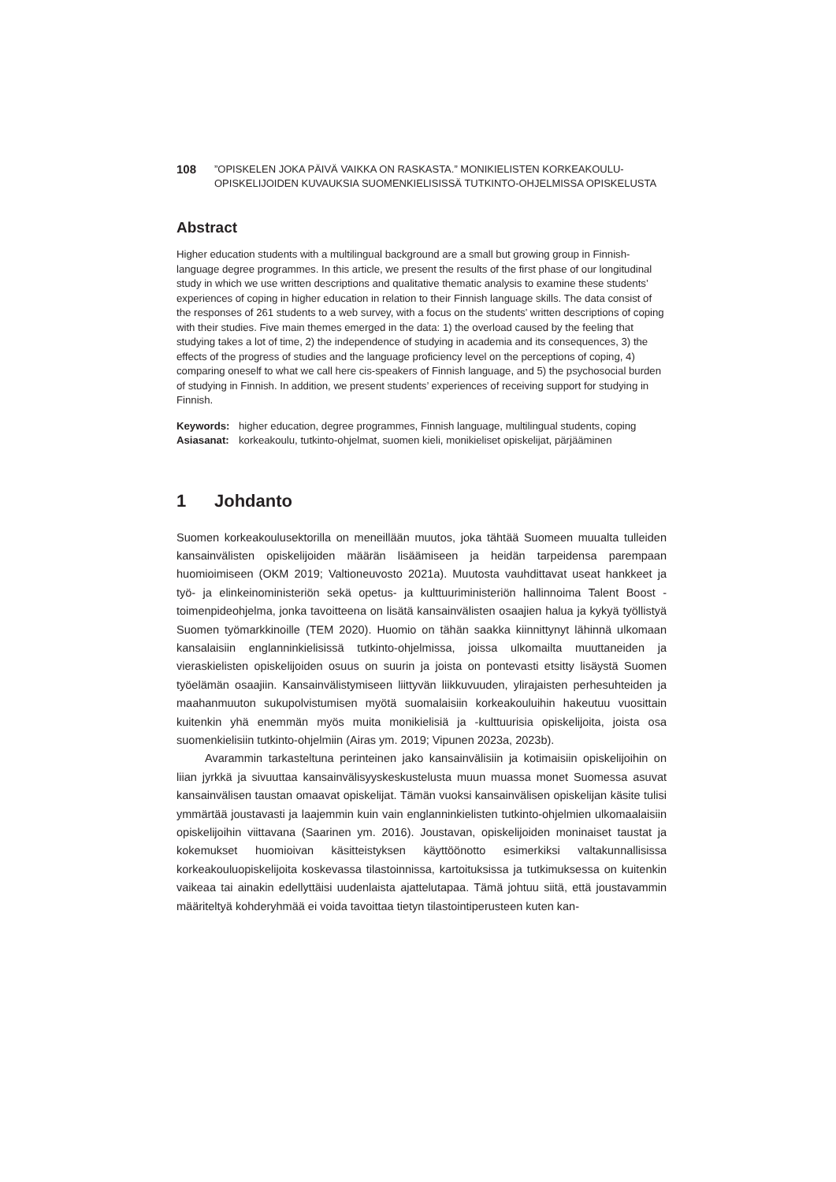108
”OPISKELEN JOKA PÄIVÄ VAIKKA ON RASKASTA.” MONIKIELISTEN KORKEAKOULU-
OPISKELIJOIDEN KUVAUKSIA SUOMENKIELISISSÄ TUTKINTO-OHJELMISSA OPISKELUSTA
Abstract
Higher education students with a multilingual background are a small but growing group in Finnish-language degree programmes. In this article, we present the results of the first phase of our longitudinal study in which we use written descriptions and qualitative thematic analysis to examine these students’ experiences of coping in higher education in relation to their Finnish language skills. The data consist of the responses of 261 students to a web survey, with a focus on the students’ written descriptions of coping with their studies. Five main themes emerged in the data: 1) the overload caused by the feeling that studying takes a lot of time, 2) the independence of studying in academia and its consequences, 3) the effects of the progress of studies and the language proficiency level on the perceptions of coping, 4) comparing oneself to what we call here cis-speakers of Finnish language, and 5) the psychosocial burden of studying in Finnish. In addition, we present students’ experiences of receiving support for studying in Finnish.
Keywords:
higher education, degree programmes, Finnish language, multilingual students, coping
Asiasanat:
korkeakoulu, tutkinto-ohjelmat, suomen kieli, monikieliset opiskelijat, pärjääminen
1 Johdanto
Suomen korkeakoulusektorilla on meneillään muutos, joka tähtää Suomeen muualta tulleiden kansainvälisten opiskelijoiden määrän lisäämiseen ja heidän tarpeidensa parempaan huomioimiseen (OKM 2019; Valtioneuvosto 2021a). Muutosta vauhdittavat useat hankkeet ja työ- ja elinkeinoministeriön sekä opetus- ja kulttuuriministeriön hallinnoima Talent Boost -toimenpideohjelma, jonka tavoitteena on lisätä kansainvälisten osaajien halua ja kykyä työllistyä Suomen työmarkkinoille (TEM 2020). Huomio on tähän saakka kiinnittynyt lähinnä ulkomaan kansalaisiin englanninkielisissä tutkinto-ohjelmissa, joissa ulkomailta muuttaneiden ja vieraskielisten opiskelijoiden osuus on suurin ja joista on pontevasti etsitty lisäystä Suomen työelämän osaajiin. Kansainvälistymiseen liittyvän liikkuvuuden, ylirajaisten perhesuhteiden ja maahanmuuton sukupolvistumisen myötä suomalaisiin korkeakouluihin hakeutuu vuosittain kuitenkin yhä enemmän myös muita monikielisiä ja -kulttuurisia opiskelijoita, joista osa suomenkielisiin tutkinto-ohjelmiin (Airas ym. 2019; Vipunen 2023a, 2023b).
Avarammin tarkasteltuna perinteinen jako kansainvälisiin ja kotimaisiin opiskelijoihin on liian jyrkkä ja sivuuttaa kansainvälisyyskeskustelusta muun muassa monet Suomessa asuvat kansainvälisen taustan omaavat opiskelijat. Tämän vuoksi kansainvälisen opiskelijan käsite tulisi ymmärtää joustavasti ja laajemmin kuin vain englanninkielisten tutkinto-ohjelmien ulkomaalaisiin opiskelijoihin viittavana (Saarinen ym. 2016). Joustavan, opiskelijoiden moninaiset taustat ja kokemukset huomioivan käsitteistyksen käyttöönotto esimerkiksi valtakunnallisissa korkeakouluopiskelijoita koskevassa tilastoinnissa, kartoituksissa ja tutkimuksessa on kuitenkin vaikeaa tai ainakin edellyttäisi uudenlaista ajattelutapaa. Tämä johtuu siitä, että joustavammin määriteltyä kohderyhmää ei voida tavoittaa tietyn tilastointiperusteen kuten kan-